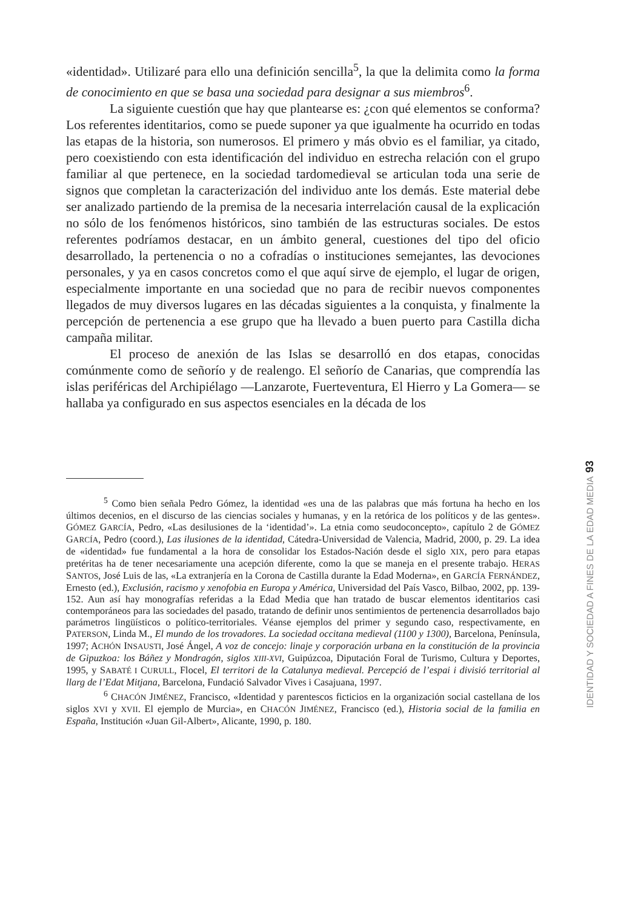«identidad». Utilizaré para ello una definición sencilla<sup>5</sup>, la que la delimita como la forma de conocimiento en que se basa una sociedad para designar a sus miembros<sup>6</sup>.
La siguiente cuestión que hay que plantearse es: ¿con qué elementos se conforma? Los referentes identitarios, como se puede suponer ya que igualmente ha ocurrido en todas las etapas de la historia, son numerosos. El primero y más obvio es el familiar, ya citado, pero coexistiendo con esta identificación del individuo en estrecha relación con el grupo familiar al que pertenece, en la sociedad tardomedieval se articulan toda una serie de signos que completan la caracterización del individuo ante los demás. Este material debe ser analizado partiendo de la premisa de la necesaria interrelación causal de la explicación no sólo de los fenómenos históricos, sino también de las estructuras sociales. De estos referentes podríamos destacar, en un ámbito general, cuestiones del tipo del oficio desarrollado, la pertenencia o no a cofradías o instituciones semejantes, las devociones personales, y ya en casos concretos como el que aquí sirve de ejemplo, el lugar de origen, especialmente importante en una sociedad que no para de recibir nuevos componentes llegados de muy diversos lugares en las décadas siguientes a la conquista, y finalmente la percepción de pertenencia a ese grupo que ha llevado a buen puerto para Castilla dicha campaña militar.
El proceso de anexión de las Islas se desarrolló en dos etapas, conocidas comúnmente como de señorío y de realengo. El señorío de Canarias, que comprendía las islas periféricas del Archipiélago —Lanzarote, Fuerteventura, El Hierro y La Gomera— se hallaba ya configurado en sus aspectos esenciales en la década de los
<sup>5</sup> Como bien señala Pedro Gómez, la identidad «es una de las palabras que más fortuna ha hecho en los últimos decenios, en el discurso de las ciencias sociales y humanas, y en la retórica de los políticos y de las gentes». GÓMEZ GARCÍA, Pedro, «Las desilusiones de la ‘identidad’». La etnia como seudoconcepto», capítulo 2 de GÓMEZ GARCÍA, Pedro (coord.), Las ilusiones de la identidad, Cátedra-Universidad de Valencia, Madrid, 2000, p. 29. La idea de «identidad» fue fundamental a la hora de consolidar los Estados-Nación desde el siglo XIX, pero para etapas pretéritas ha de tener necesariamente una acepción diferente, como la que se maneja en el presente trabajo. HERAS SANTOS, José Luis de las, «La extranjería en la Corona de Castilla durante la Edad Moderna», en GARCÍA FERNÁNDEZ, Ernesto (ed.), Exclusión, racismo y xenofobia en Europa y América, Universidad del País Vasco, Bilbao, 2002, pp. 139-152. Aun así hay monografías referidas a la Edad Media que han tratado de buscar elementos identitarios casi contemporáneos para las sociedades del pasado, tratando de definir unos sentimientos de pertenencia desarrollados bajo parámetros lingüísticos o político-territoriales. Véanse ejemplos del primer y segundo caso, respectivamente, en PATERSON, Linda M., El mundo de los trovadores. La sociedad occitana medieval (1100 y 1300), Barcelona, Península, 1997; ACHÓN INSAUSTI, José Ángel, A voz de concejo: linaje y corporación urbana en la constitución de la provincia de Gipuzkoa: los Báñez y Mondragón, siglos XIII-XVI, Guipúzcoa, Diputación Foral de Turismo, Cultura y Deportes, 1995, y SABATÉ I CURULL, Flocel, El territori de la Catalunya medieval. Percepció de l’espai i divisió territorial al llarg de l’Edat Mitjana, Barcelona, Fundació Salvador Vives i Casajuana, 1997.
<sup>6</sup> CHACÓN JIMÉNEZ, Francisco, «Identidad y parentescos ficticios en la organización social castellana de los siglos XVI y XVII. El ejemplo de Murcia», en CHACÓN JIMÉNEZ, Francisco (ed.), Historia social de la familia en España, Institución «Juan Gil-Albert», Alicante, 1990, p. 180.
93
IDENTIDAD Y SOCIEDAD A FINES DE LA EDAD MEDIA